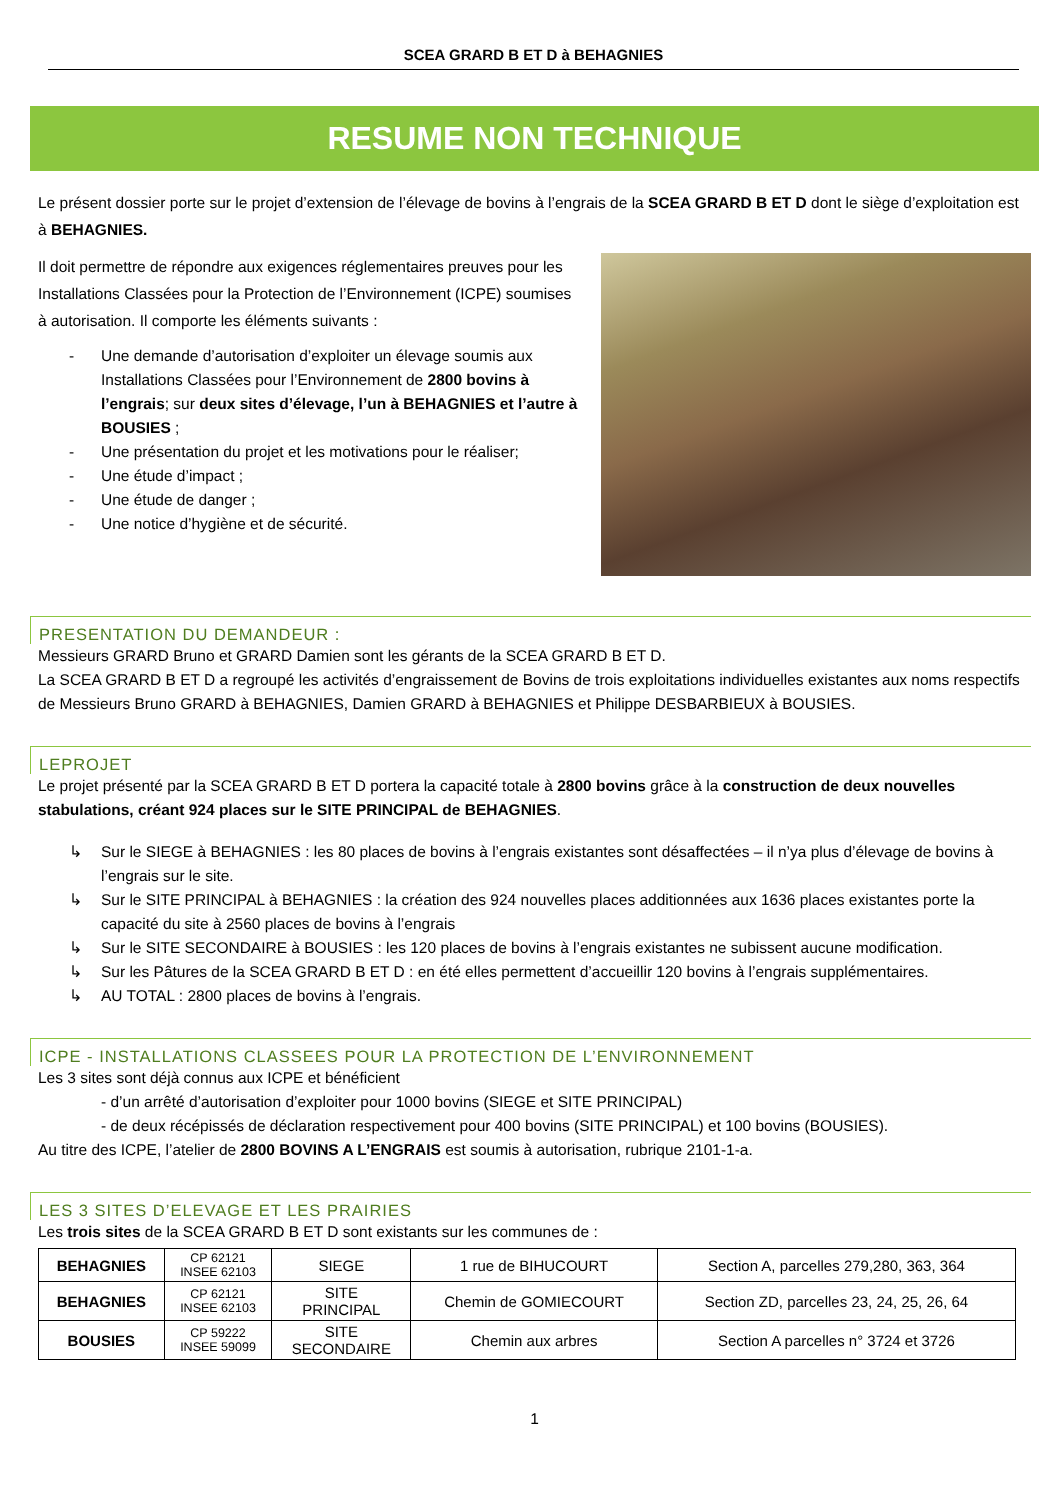SCEA GRARD B ET D à BEHAGNIES
RESUME NON TECHNIQUE
Le présent dossier porte sur le projet d’extension de l’élevage de bovins à l’engrais de la SCEA GRARD B ET D dont le siège d’exploitation est à BEHAGNIES.
Il doit permettre de répondre aux exigences réglementaires preuves pour les Installations Classées pour la Protection de l’Environnement (ICPE) soumises à autorisation. Il comporte les éléments suivants :
- Une demande d’autorisation d’exploiter un élevage soumis aux Installations Classées pour l’Environnement de 2800 bovins à l’engrais; sur deux sites d’élevage, l’un à BEHAGNIES et l’autre à BOUSIES ;
- Une présentation du projet et les motivations pour le réaliser;
- Une étude d’impact ;
- Une étude de danger ;
- Une notice d’hygiène et de sécurité.
PRESENTATION DU DEMANDEUR :
Messieurs GRARD Bruno et GRARD Damien sont les gérants de la SCEA GRARD B ET D.
La SCEA GRARD B ET D a regroupé les activités d’engraissement de Bovins de trois exploitations individuelles existantes aux noms respectifs de Messieurs Bruno GRARD à BEHAGNIES, Damien GRARD à BEHAGNIES et Philippe DESBARBIEUX à BOUSIES.
LEPROJET
Le projet présenté par la SCEA GRARD B ET D portera la capacité totale à 2800 bovins grâce à la construction de deux nouvelles stabulations, créant 924 places sur le SITE PRINCIPAL de BEHAGNIES.
↳ Sur le SIEGE à BEHAGNIES : les 80 places de bovins à l’engrais existantes sont désaffectées – il n’ya plus d’élevage de bovins à l’engrais sur le site.
↳ Sur le SITE PRINCIPAL à BEHAGNIES : la création des 924 nouvelles places additionnées aux 1636 places existantes porte la capacité du site à 2560 places de bovins à l’engrais
↳ Sur le SITE SECONDAIRE à BOUSIES : les 120 places de bovins à l’engrais existantes ne subissent aucune modification.
↳ Sur les Pâtures de la SCEA GRARD B ET D : en été elles permettent d’accueillir 120 bovins à l’engrais supplémentaires.
↳ AU TOTAL : 2800 places de bovins à l’engrais.
ICPE - INSTALLATIONS CLASSEES POUR LA PROTECTION DE L’ENVIRONNEMENT
Les 3 sites sont déjà connus aux ICPE et bénéficient
- d’un arrêté d’autorisation d’exploiter pour 1000 bovins (SIEGE et SITE PRINCIPAL)
- de deux récépissés de déclaration respectivement pour 400 bovins (SITE PRINCIPAL) et 100 bovins (BOUSIES).
Au titre des ICPE, l’atelier de 2800 BOVINS A L’ENGRAIS est soumis à autorisation, rubrique 2101-1-a.
LES 3 SITES D’ELEVAGE ET LES PRAIRIES
Les trois sites de la SCEA GRARD B ET D sont existants sur les communes de :
| BEHAGNIES | CP 62121 INSEE 62103 | SIEGE | 1 rue de BIHUCOURT | Section A, parcelles 279,280, 363, 364 |
| BEHAGNIES | CP 62121 INSEE 62103 | SITE PRINCIPAL | Chemin de GOMIECOURT | Section ZD, parcelles 23, 24, 25, 26, 64 |
| BOUSIES | CP 59222 INSEE 59099 | SITE SECONDAIRE | Chemin aux arbres | Section A parcelles n° 3724 et 3726 |
1